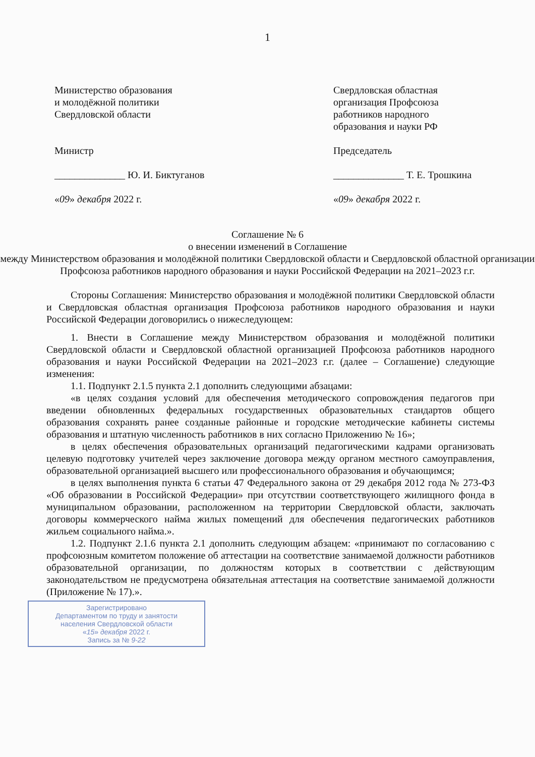1
Министерство образования
и молодёжной политики
Свердловской области
Министр
______________ Ю. И. Биктуганов
«09» декабря 2022 г.
Свердловская областная
организация Профсоюза
работников народного
образования и науки РФ
Председатель
______________ Т. Е. Трошкина
«09» декабря 2022 г.
Соглашение № 6
о внесении изменений в Соглашение
между Министерством образования и молодёжной политики Свердловской области и Свердловской областной организации Профсоюза работников народного образования и науки Российской Федерации на 2021–2023 г.г.
Стороны Соглашения: Министерство образования и молодёжной политики Свердловской области и Свердловская областная организация Профсоюза работников народного образования и науки Российской Федерации договорились о нижеследующем:
1. Внести в Соглашение между Министерством образования и молодёжной политики Свердловской области и Свердловской областной организацией Профсоюза работников народного образования и науки Российской Федерации на 2021–2023 г.г. (далее – Соглашение) следующие изменения:
1.1. Подпункт 2.1.5 пункта 2.1 дополнить следующими абзацами:
«в целях создания условий для обеспечения методического сопровождения педагогов при введении обновленных федеральных государственных образовательных стандартов общего образования сохранять ранее созданные районные и городские методические кабинеты системы образования и штатную численность работников в них согласно Приложению № 16»;
в целях обеспечения образовательных организаций педагогическими кадрами организовать целевую подготовку учителей через заключение договора между органом местного самоуправления, образовательной организацией высшего или профессионального образования и обучающимся;
в целях выполнения пункта 6 статьи 47 Федерального закона от 29 декабря 2012 года № 273-ФЗ «Об образовании в Российской Федерации» при отсутствии соответствующего жилищного фонда в муниципальном образовании, расположенном на территории Свердловской области, заключать договоры коммерческого найма жилых помещений для обеспечения педагогических работников жильем социального найма.».
1.2. Подпункт 2.1.6 пункта 2.1 дополнить следующим абзацем: «принимают по согласованию с профсоюзным комитетом положение об аттестации на соответствие занимаемой должности работников образовательной организации, по должностям которых в соответствии с действующим законодательством не предусмотрена обязательная аттестация на соответствие занимаемой должности (Приложение № 17).».
Зарегистрировано
Департаментом по труду и занятости
населения Свердловской области
«15» декабря 2022 г.
Запись за № 9-22